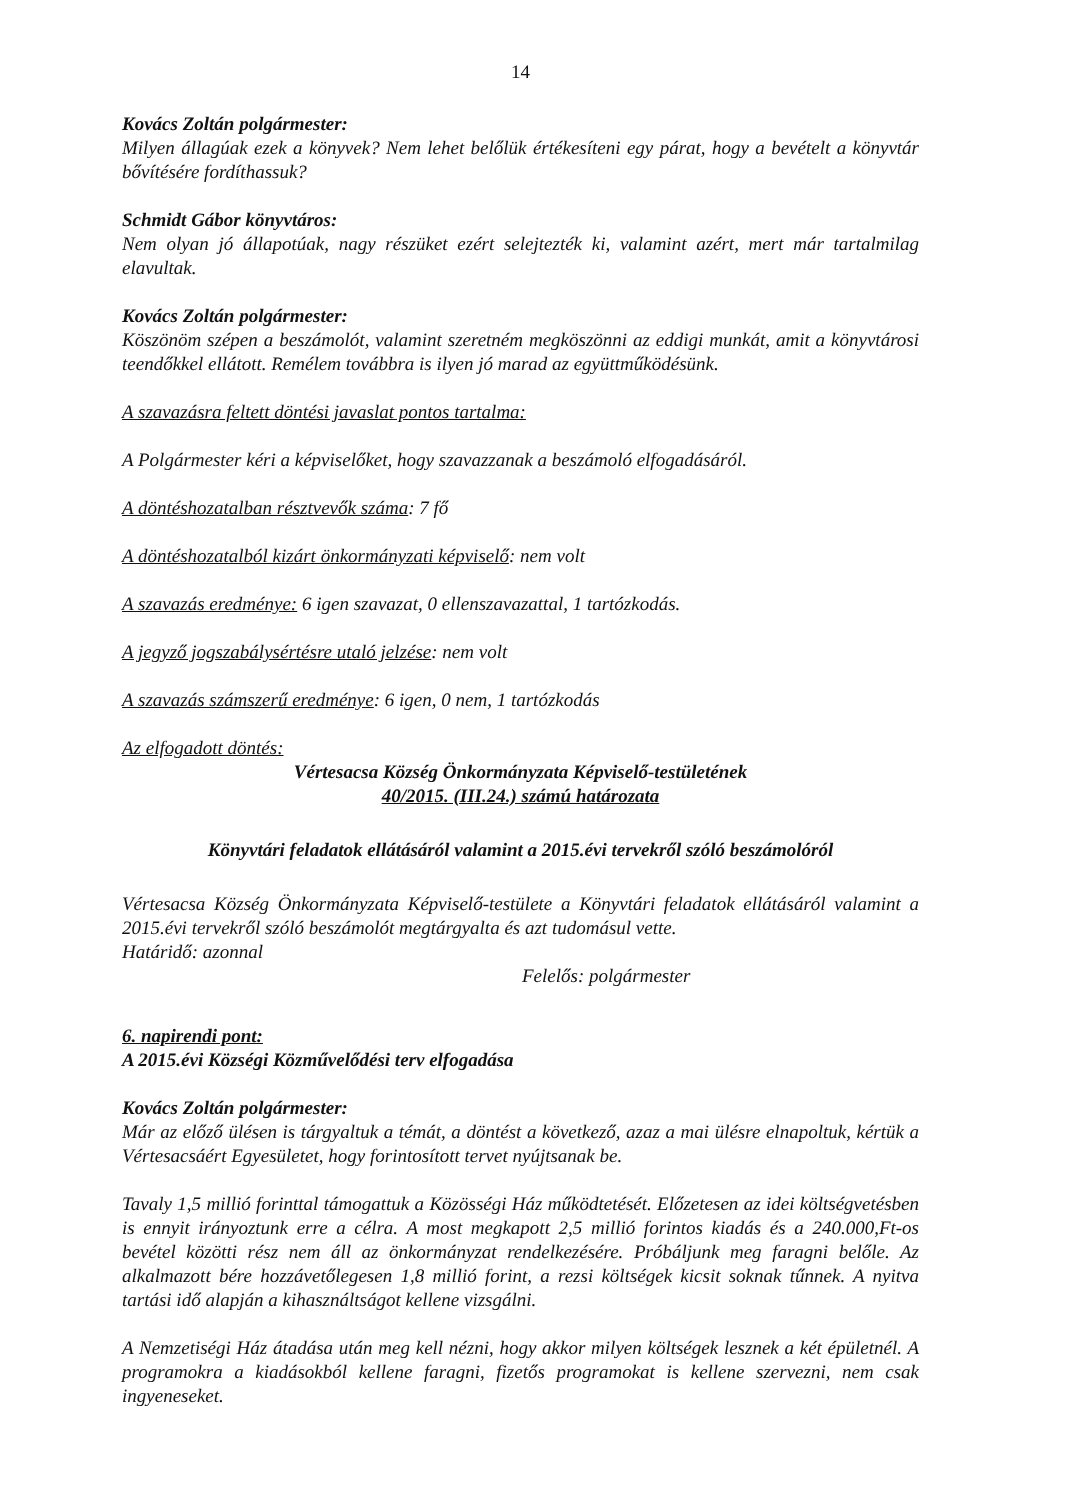14
Kovács Zoltán polgármester:
Milyen állagúak ezek a könyvek? Nem lehet belőlük értékesíteni egy párat, hogy a bevételt a könyvtár bővítésére fordíthassuk?
Schmidt Gábor könyvtáros:
Nem olyan jó állapotúak, nagy részüket ezért selejtezték ki, valamint azért, mert már tartalmilag elavultak.
Kovács Zoltán polgármester:
Köszönöm szépen a beszámolót, valamint szeretném megköszönni az eddigi munkát, amit a könyvtárosi teendőkkel ellátott. Remélem továbbra is ilyen jó marad az együttműködésünk.
A szavazásra feltett döntési javaslat pontos tartalma:
A Polgármester kéri a képviselőket, hogy szavazzanak a beszámoló elfogadásáról.
A döntéshozatalban résztvevők száma: 7 fő
A döntéshozatalból kizárt önkormányzati képviselő: nem volt
A szavazás eredménye: 6 igen szavazat, 0 ellenszavazattal, 1 tartózkodás.
A jegyző jogszabálysértésre utaló jelzése: nem volt
A szavazás számszerű eredménye: 6 igen, 0 nem, 1 tartózkodás
Az elfogadott döntés:
Vértesacsa Község Önkormányzata Képviselő-testületének
40/2015. (III.24.) számú határozata
Könyvtári feladatok ellátásáról valamint a 2015.évi tervekről szóló beszámolóról
Vértesacsa Község Önkormányzata Képviselő-testülete a Könyvtári feladatok ellátásáról valamint a 2015.évi tervekről szóló beszámolót megtárgyalta és azt tudomásul vette.
Határidő: azonnal
Felelős: polgármester
6. napirendi pont:
A 2015.évi Községi Közművelődési terv elfogadása
Kovács Zoltán polgármester:
Már az előző ülésen is tárgyaltuk a témát, a döntést a következő, azaz a mai ülésre elnapoltuk, kértük a Vértesacsáért Egyesületet, hogy forintosított tervet nyújtsanak be.
Tavaly 1,5 millió forinttal támogattuk a Közösségi Ház működtetését. Előzetesen az idei költségvetésben is ennyit irányoztunk erre a célra. A most megkapott 2,5 millió forintos kiadás és a 240.000,Ft-os bevétel közötti rész nem áll az önkormányzat rendelkezésére. Próbáljunk meg faragni belőle. Az alkalmazott bére hozzávetőlegesen 1,8 millió forint, a rezsi költségek kicsit soknak tűnnek. A nyitva tartási idő alapján a kihasználtságot kellene vizsgálni.
A Nemzetiségi Ház átadása után meg kell nézni, hogy akkor milyen költségek lesznek a két épületnél. A programokra a kiadásokból kellene faragni, fizetős programokat is kellene szervezni, nem csak ingyeneseket.